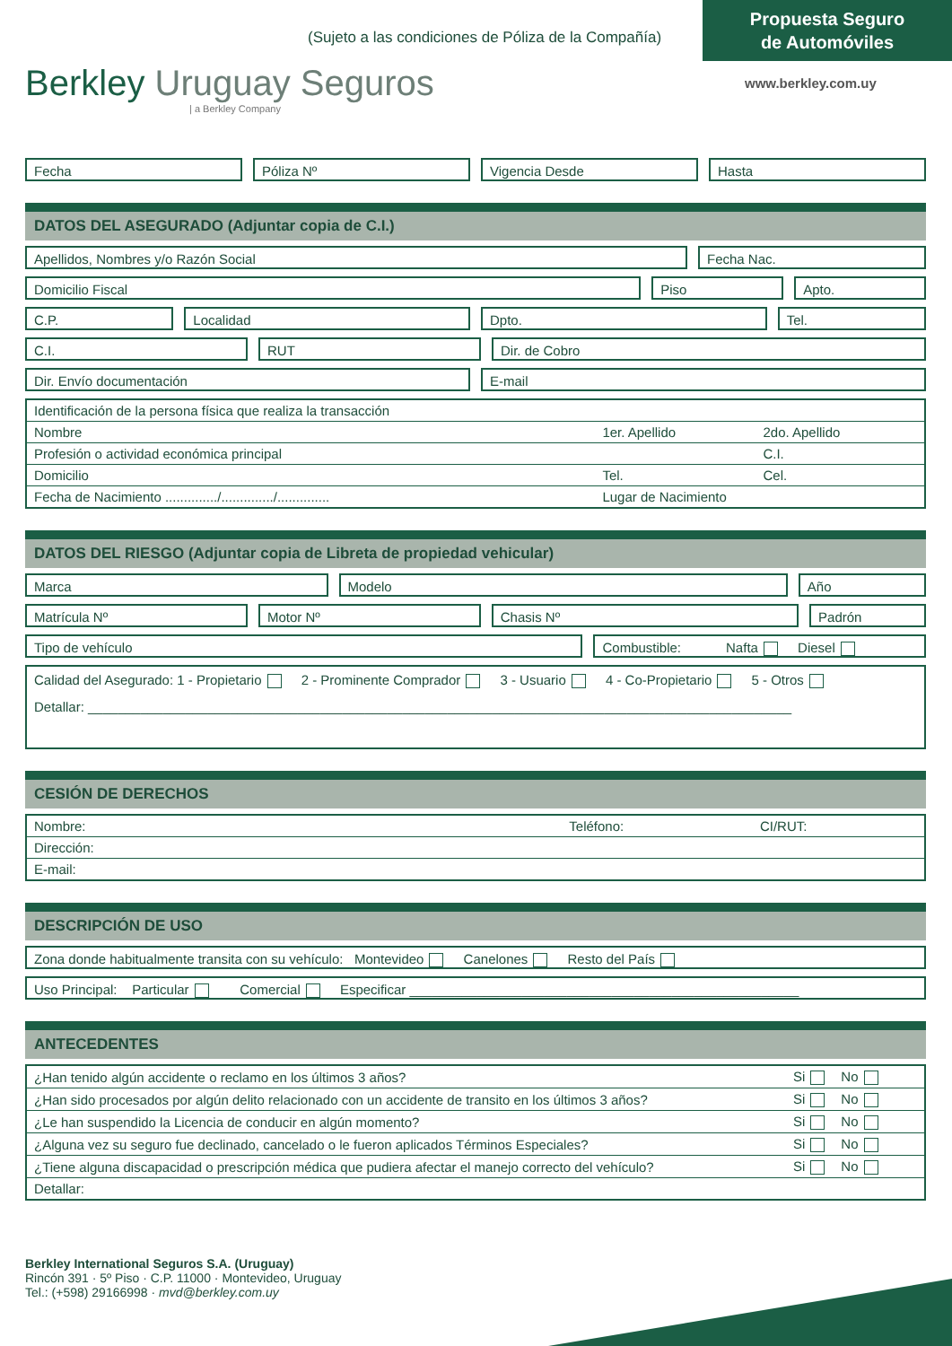Propuesta Seguro
de Automóviles
(Sujeto a las condiciones de Póliza de la Compañía)
Berkley Uruguay Seguros
| a Berkley Company
www.berkley.com.uy
Fecha Póliza Nº Vigencia Desde Hasta
DATOS DEL ASEGURADO (Adjuntar copia de C.I.)
Apellidos, Nombres y/o Razón Social
Fecha Nac.
Domicilio Fiscal Piso Apto.
C.P. Localidad Dpto. Tel.
C.I. RUT Dir. de Cobro
Dir. Envío documentación E-mail
| Identificación de la persona física que realiza la transacción | | |
| Nombre | 1er. Apellido | 2do. Apellido |
| Profesión o actividad económica principal | | C.I. |
| Domicilio | Tel. | Cel. |
| Fecha de Nacimiento ............../............../.............. | Lugar de Nacimiento | |
DATOS DEL RIESGO (Adjuntar copia de Libreta de propiedad vehicular)
Marca Modelo Año
Matrícula Nº Motor Nº Chasis Nº Padrón
Tipo de vehículo Combustible: Nafta Diesel
Calidad del Asegurado: 1 - Propietario 2 - Prominente Comprador 3 - Usuario 4 - Co-Propietario 5 - Otros
Detallar: ______________________________________________________________________________________________
CESIÓN DE DERECHOS
| Nombre: | | Teléfono: | CI/RUT: |
| Dirección: | | | |
| E-mail: | | | |
DESCRIPCIÓN DE USO
Zona donde habitualmente transita con su vehículo: Montevideo Canelones Resto del País
Uso Principal: Particular Comercial Especificar ____________________________________________________
ANTECEDENTES
| ¿Han tenido algún accidente o reclamo en los últimos 3 años? | Si No |
| ¿Han sido procesados por algún delito relacionado con un accidente de transito en los últimos 3 años? | Si No |
| ¿Le han suspendido la Licencia de conducir en algún momento? | Si No |
| ¿Alguna vez su seguro fue declinado, cancelado o le fueron aplicados Términos Especiales? | Si No |
| ¿Tiene alguna discapacidad o prescripción médica que pudiera afectar el manejo correcto del vehículo? | Si No |
| Detallar: | |
Berkley International Seguros S.A. (Uruguay)
Rincón 391 · 5º Piso · C.P. 11000 · Montevideo, Uruguay
Tel.: (+598) 29166998 · mvd@berkley.com.uy